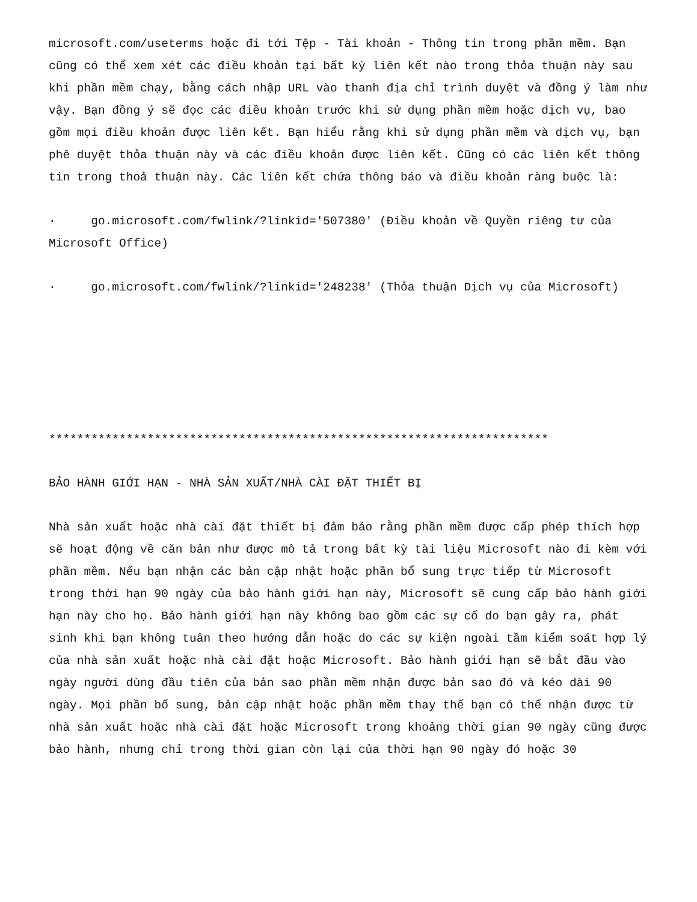microsoft.com/useterms hoặc đi tới Tệp - Tài khoản - Thông tin trong phần mềm. Bạn cũng có thể xem xét các điều khoản tại bất kỳ liên kết nào trong thỏa thuận này sau khi phần mềm chạy, bằng cách nhập URL vào thanh địa chỉ trình duyệt và đồng ý làm như vậy. Bạn đồng ý sẽ đọc các điều khoản trước khi sử dụng phần mềm hoặc dịch vụ, bao gồm mọi điều khoản được liên kết. Bạn hiểu rằng khi sử dụng phần mềm và dịch vụ, bạn phê duyệt thỏa thuận này và các điều khoản được liên kết. Cũng có các liên kết thông tin trong thoả thuận này. Các liên kết chứa thông báo và điều khoản ràng buộc là:
· go.microsoft.com/fwlink/?linkid='507380' (Điều khoản về Quyền riêng tư của Microsoft Office)
· go.microsoft.com/fwlink/?linkid='248238' (Thỏa thuận Dịch vụ của Microsoft)
***********************************************************************
BẢO HÀNH GIỚI HẠN - NHÀ SẢN XUẤT/NHÀ CÀI ĐẶT THIẾT BỊ
Nhà sản xuất hoặc nhà cài đặt thiết bị đảm bảo rằng phần mềm được cấp phép thích hợp sẽ hoạt động về căn bản như được mô tả trong bất kỳ tài liệu Microsoft nào đi kèm với phần mềm. Nếu bạn nhận các bản cập nhật hoặc phần bổ sung trực tiếp từ Microsoft trong thời hạn 90 ngày của bảo hành giới hạn này, Microsoft sẽ cung cấp bảo hành giới hạn này cho họ. Bảo hành giới hạn này không bao gồm các sự cố do bạn gây ra, phát sinh khi bạn không tuân theo hướng dẫn hoặc do các sự kiện ngoài tầm kiểm soát hợp lý của nhà sản xuất hoặc nhà cài đặt hoặc Microsoft. Bảo hành giới hạn sẽ bắt đầu vào ngày người dùng đầu tiên của bản sao phần mềm nhận được bản sao đó và kéo dài 90 ngày. Mọi phần bổ sung, bản cập nhật hoặc phần mềm thay thế bạn có thể nhận được từ nhà sản xuất hoặc nhà cài đặt hoặc Microsoft trong khoảng thời gian 90 ngày cũng được bảo hành, nhưng chỉ trong thời gian còn lại của thời hạn 90 ngày đó hoặc 30